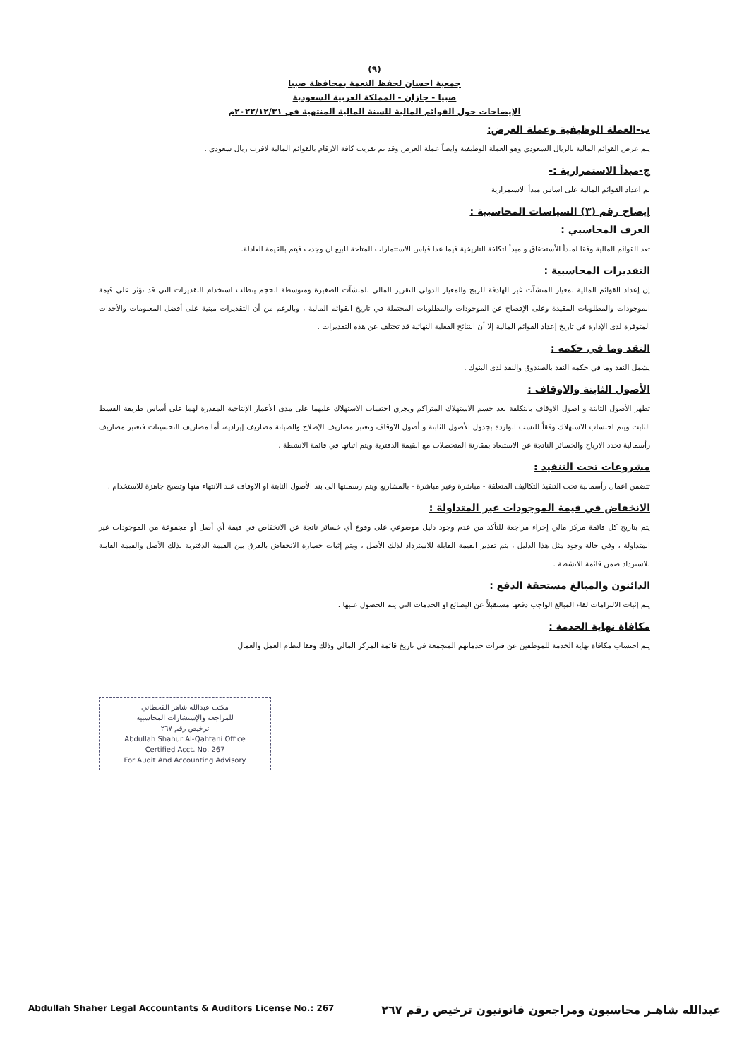(٩)
جمعية احسان لحفظ النعمة بمحافظة صبيا
صبيا - جازان - المملكة العربية السعودية
الإيضاحات حول القوائم المالية للسنة المالية المنتهية في ٢٠٢٢/١٢/٣١م
ب-العملة الوظيفية وعملة العرض:
يتم عرض القوائم المالية بالريال السعودي وهو العملة الوظيفية وايضاً عملة العرض وقد تم تقريب كافة الارقام بالقوائم المالية لاقرب ريال سعودي .
ج-مبدأ الاستمرارية :-
تم اعداد القوائم المالية على اساس مبدأ الاستمرارية
إيضاح رقم (٣) السياسات المحاسبية :
العرف المحاسبي :
تعد القوائم المالية وفقا لمبدأ الأستحقاق و مبدأ لتكلفة التاريخية فيما عدا قياس الاستثمارات المتاحة للبيع ان وجدت فيتم بالقيمة العادلة.
التقديرات المحاسبية :
إن إعداد القوائم المالية لمعيار المنشآت غير الهادفة للربح والمعيار الدولي للتقرير المالي للمنشآت الصغيرة ومتوسطة الحجم يتطلب استخدام التقديرات التي قد تؤثر على قيمة الموجودات والمطلوبات المقيدة وعلى الإفصاح عن الموجودات والمطلوبات المحتملة في تاريخ القوائم المالية ، وبالرغم من أن التقديرات مبنية على أفضل المعلومات والأحداث المتوفرة لدى الإدارة في تاريخ إعداد القوائم المالية إلا أن النتائج الفعلية النهائية قد تختلف عن هذه التقديرات .
النقد وما في حكمه :
يشمل النقد وما في حكمه النقد بالصندوق والنقد لدى البنوك .
الأصول الثابتة والاوقاف :
تظهر الأصول الثابتة و اصول الاوقاف بالتكلفة بعد حسم الاستهلاك المتراكم ويجري احتساب الاستهلاك عليهما على مدى الأعمار الإنتاجية المقدرة لهما على أساس طريقة القسط الثابت ويتم احتساب الاستهلاك وفقاً للنسب الواردة بجدول الأصول الثابتة و أصول الاوقاف وتعتبر مصاريف الإصلاح والصيانة مصاريف إيراديه، أما مصاريف التحسينات فتعتبر مصاريف رأسمالية تحدد الارباح والخسائر الناتجة عن الاستبعاد بمقارنة المتحصلات مع القيمة الدفترية ويتم اثباتها في قائمة الانشطة .
مشروعات تحت التنفيذ :
تتضمن اعمال رأسمالية تحت التنفيذ التكاليف المتعلقة - مباشرة وغير مباشرة - بالمشاريع ويتم رسملتها الى بند الأصول الثابتة او الاوقاف عند الانتهاء منها وتصبح جاهزة للاستخدام .
الانخفاض في قيمة الموجودات غير المتداولة :
يتم بتاريخ كل قائمة مركز مالي إجراء مراجعة للتأكد من عدم وجود دليل موضوعي على وقوع أي خسائر ناتجة عن الانخفاض في قيمة أي أصل أو مجموعة من الموجودات غير المتداولة ، وفي حالة وجود مثل هذا الدليل ، يتم تقدير القيمة القابلة للاسترداد لذلك الأصل ، ويتم إثبات خسارة الانخفاض بالفرق بين القيمة الدفترية لذلك الأصل والقيمة القابلة للاسترداد ضمن قائمة الانشطة .
الدائنون والمبالغ مستحقة الدفع :
يتم إثبات الالتزامات لقاء المبالغ الواجب دفعها مستقبلاً عن البضائع او الخدمات التي يتم الحصول عليها .
مكافاة نهاية الخدمة :
يتم احتساب مكافاة نهاية الخدمة للموظفين عن فترات خدماتهم المتجمعة في تاريخ قائمة المركز المالي وذلك وفقا لنظام العمل والعمال
مكتب عبدالله شاهر القحطاني
للمراجعة والإستشارات المحاسبية
ترخيص رقم ٢٦٧
Abdullah Shahur Al-Qahtani Office
Certified Acct. No. 267
For Audit And Accounting Advisory
عبدالله شاهـر محاسبون ومراجعون قانونيون ترخيص رقم ٢٦٧ Abdullah Shaher Legal Accountants & Auditors License No.: 267